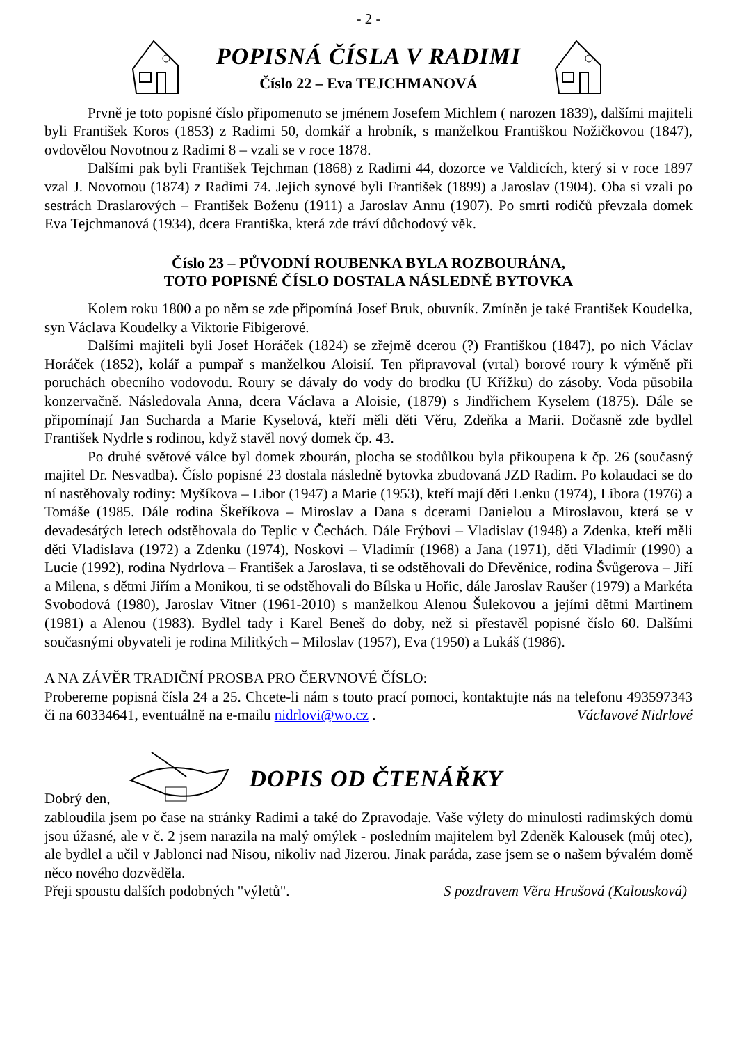- 2 -
POPISNÁ ČÍSLA V RADIMI
Číslo 22 – Eva TEJCHMANOVÁ
Prvně je toto popisné číslo připomenuto se jménem Josefem Michlem ( narozen 1839), dalšími majiteli byli František Koros (1853) z Radimi 50, domkář a hrobník, s manželkou Františkou Nožičkovou (1847), ovdovělou Novotnou z Radimi 8 – vzali se v roce 1878.
Dalšími pak byli František Tejchman (1868) z Radimi 44, dozorce ve Valdicích, který si v roce 1897 vzal J. Novotnou (1874) z Radimi 74. Jejich synové byli František (1899) a Jaroslav (1904). Oba si vzali po sestrách Draslarových – František Boženu (1911) a Jaroslav Annu (1907). Po smrti rodičů převzala domek Eva Tejchmanová (1934), dcera Františka, která zde tráví důchodový věk.
Číslo 23 – PŮVODNÍ ROUBENKA BYLA ROZBOURÁNA,
TOTO POPISNÉ ČÍSLO DOSTALA NÁSLEDNĚ BYTOVKA
Kolem roku 1800 a po něm se zde připomíná Josef Bruk, obuvník. Zmíněn je také František Koudelka, syn Václava Koudelky a Viktorie Fibigerové.
Dalšími majiteli byli Josef Horáček (1824) se zřejmě dcerou (?) Františkou (1847), po nich Václav Horáček (1852), kolář a pumpař s manželkou Aloisií. Ten připravoval (vrtal) borové roury k výměně při poruchách obecního vodovodu. Roury se dávaly do vody do brodku (U Křížku) do zásoby. Voda působila konzervačně. Následovala Anna, dcera Václava a Aloisie, (1879) s Jindřichem Kyselem (1875). Dále se připomínají Jan Sucharda a Marie Kyselová, kteří měli děti Věru, Zdeňka a Marii. Dočasně zde bydlel František Nydrle s rodinou, když stavěl nový domek čp. 43.
Po druhé světové válce byl domek zbourán, plocha se stodůlkou byla přikoupena k čp. 26 (současný majitel Dr. Nesvadba). Číslo popisné 23 dostala následně bytovka zbudovaná JZD Radim. Po kolaudaci se do ní nastěhovaly rodiny: Myšíkova – Libor (1947) a Marie (1953), kteří mají děti Lenku (1974), Libora (1976) a Tomáše (1985. Dále rodina Škeříkova – Miroslav a Dana s dcerami Danielou a Miroslavou, která se v devadesátých letech odstěhovala do Teplic v Čechách. Dále Frýbovi – Vladislav (1948) a Zdenka, kteří měli děti Vladislava (1972) a Zdenku (1974), Noskovi – Vladimír (1968) a Jana (1971), děti Vladimír (1990) a Lucie (1992), rodina Nydrlova – František a Jaroslava, ti se odstěhovali do Dřevěnice, rodina Švůgerova – Jiří a Milena, s dětmi Jiřím a Monikou, ti se odstěhovali do Bílska u Hořic, dále Jaroslav Raušer (1979) a Markéta Svobodová (1980), Jaroslav Vitner (1961-2010) s manželkou Alenou Šulekovou a jejími dětmi Martinem (1981) a Alenou (1983). Bydlel tady i Karel Beneš do doby, než si přestavěl popisné číslo 60. Dalšími současnými obyvateli je rodina Militkých – Miloslav (1957), Eva (1950) a Lukáš (1986).
A NA ZÁVĚR TRADIČNÍ PROSBA PRO ČERVNOVÉ ČÍSLO:
Probereme popisná čísla 24 a 25. Chcete-li nám s touto prací pomoci, kontaktujte nás na telefonu 493597343 či na 60334641, eventuálně na e-mailu nidrlovi@wo.cz . Václavové Nidrlové
Dobrý den,
DOPIS OD ČTENÁŘKY
zabloudila jsem po čase na stránky Radimi a také do Zpravodaje. Vaše výlety do minulosti radimských domů jsou úžasné, ale v č. 2 jsem narazila na malý omýlek - posledním majitelem byl Zdeněk Kalousek (můj otec), ale bydlel a učil v Jablonci nad Nisou, nikoliv nad Jizerou. Jinak paráda, zase jsem se o našem bývalém domě něco nového dozvěděla.
Přeji spoustu dalších podobných "výletů". S pozdravem Věra Hrušová (Kalousková)